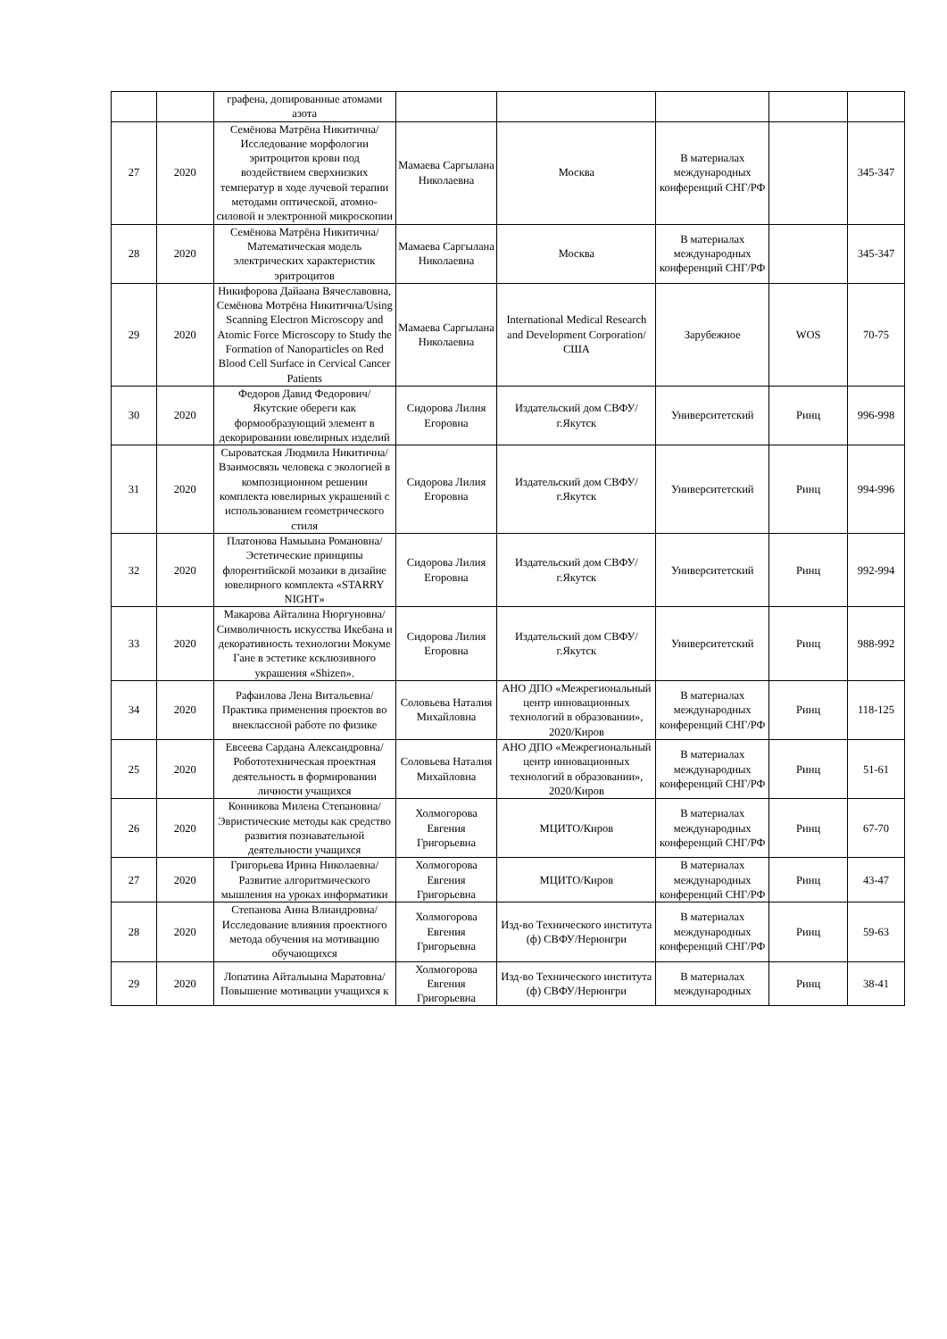| | | графена, допированные атомами азота | | | | | |
| 27 | 2020 | Семёнова Матрёна Никитична/ Исследование морфологии эритроцитов крови под воздействием сверхнизких температур в ходе лучевой терапии методами оптической, атомно-силовой и электронной микроскопии | Мамаева Саргылана Николаевна | Москва | В материалах международных конференций СНГ/РФ | | 345-347 |
| 28 | 2020 | Семёнова Матрёна Никитична/ Математическая модель электрических характеристик эритроцитов | Мамаева Саргылана Николаевна | Москва | В материалах международных конференций СНГ/РФ | | 345-347 |
| 29 | 2020 | Никифорова Дайаана Вячеславовна, Семёнова Мотрёна Никитична/Using Scanning Electron Microscopy and Atomic Force Microscopy to Study the Formation of Nanoparticles on Red Blood Cell Surface in Cervical Cancer Patients | Мамаева Саргылана Николаевна | International Medical Research and Development Corporation/ США | Зарубежное | WOS | 70-75 |
| 30 | 2020 | Федоров Давид Федорович/ Якутские обереги как формообразующий элемент в декорировании ювелирных изделий | Сидорова Лилия Егоровна | Издательский дом СВФУ/ г.Якутск | Университетский | Ринц | 996-998 |
| 31 | 2020 | Сыроватская Людмила Никитична/Взаимосвязь человека с экологией в композиционном решении комплекта ювелирных украшений с использованием геометрического стиля | Сидорова Лилия Егоровна | Издательский дом СВФУ/ г.Якутск | Университетский | Ринц | 994-996 |
| 32 | 2020 | Платонова Намыына Романовна/Эстетические принципы флорентийской мозаики в дизайне ювелирного комплекта «STARRY NIGHT» | Сидорова Лилия Егоровна | Издательский дом СВФУ/ г.Якутск | Университетский | Ринц | 992-994 |
| 33 | 2020 | Макарова Айталина Нюргуновна/Символичность искусства Икебана и декоративность технологии Мокуме Гане в эстетике ксклюзивного украшения «Shizen». | Сидорова Лилия Егоровна | Издательский дом СВФУ/ г.Якутск | Университетский | Ринц | 988-992 |
| 34 | 2020 | Рафаилова Лена Витальевна/Практика применения проектов во внеклассной работе по физике | Соловьева Наталия Михайловна | АНО ДПО «Межрегиональный центр инновационных технологий в образовании», 2020/Киров | В материалах международных конференций СНГ/РФ | Ринц | 118-125 |
| 25 | 2020 | Евсеева Сардана Александровна/Робототехническая проектная деятельность в формировании личности учащихся | Соловьева Наталия Михайловна | АНО ДПО «Межрегиональный центр инновационных технологий в образовании», 2020/Киров | В материалах международных конференций СНГ/РФ | Ринц | 51-61 |
| 26 | 2020 | Конникова Милена Степановна/Эвристические методы как средство развития познавательной деятельности учащихся | Холмогорова Евгения Григорьевна | МЦИТО/Киров | В материалах международных конференций СНГ/РФ | Ринц | 67-70 |
| 27 | 2020 | Григорьева Ирина Николаевна/Развитие алгоритмического мышления на уроках информатики | Холмогорова Евгения Григорьевна | МЦИТО/Киров | В материалах международных конференций СНГ/РФ | Ринц | 43-47 |
| 28 | 2020 | Степанова Анна Влиандровна/Исследование влияния проектного метода обучения на мотивацию обучающихся | Холмогорова Евгения Григорьевна | Изд-во Технического института (ф) СВФУ/Нерюнгри | В материалах международных конференций СНГ/РФ | Ринц | 59-63 |
| 29 | 2020 | Лопатина Айталыына Маратовна/Повышение мотивации учащихся к | Холмогорова Евгения Григорьевна | Изд-во Технического института (ф) СВФУ/Нерюнгри | В материалах международных | Ринц | 38-41 |